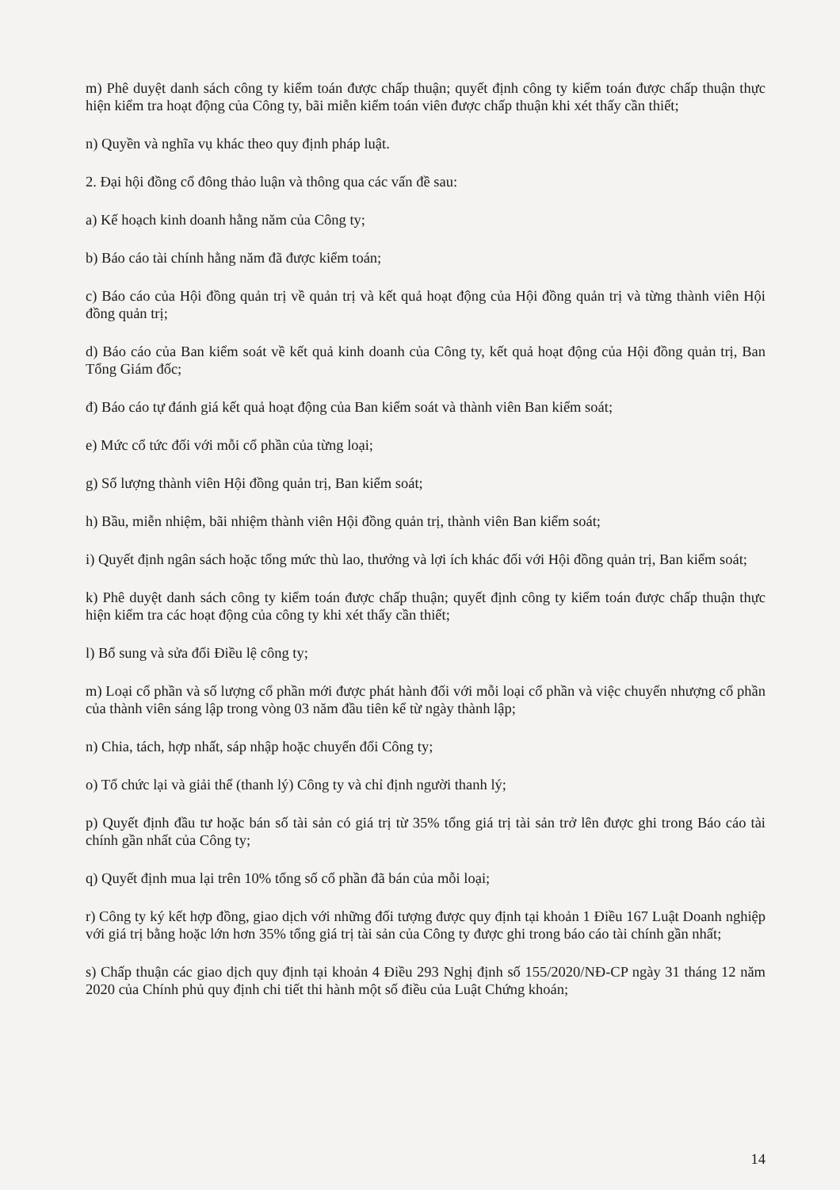m) Phê duyệt danh sách công ty kiểm toán được chấp thuận; quyết định công ty kiểm toán được chấp thuận thực hiện kiểm tra hoạt động của Công ty, bãi miễn kiểm toán viên được chấp thuận khi xét thấy cần thiết;
n) Quyền và nghĩa vụ khác theo quy định pháp luật.
2. Đại hội đồng cổ đông thảo luận và thông qua các vấn đề sau:
a) Kế hoạch kinh doanh hằng năm của Công ty;
b) Báo cáo tài chính hằng năm đã được kiểm toán;
c) Báo cáo của Hội đồng quản trị về quản trị và kết quả hoạt động của Hội đồng quản trị và từng thành viên Hội đồng quản trị;
d) Báo cáo của Ban kiểm soát về kết quả kinh doanh của Công ty, kết quả hoạt động của Hội đồng quản trị, Ban Tổng Giám đốc;
đ) Báo cáo tự đánh giá kết quả hoạt động của Ban kiểm soát và thành viên Ban kiểm soát;
e) Mức cổ tức đối với mỗi cổ phần của từng loại;
g) Số lượng thành viên Hội đồng quản trị, Ban kiểm soát;
h) Bầu, miễn nhiệm, bãi nhiệm thành viên Hội đồng quản trị, thành viên Ban kiểm soát;
i) Quyết định ngân sách hoặc tổng mức thù lao, thưởng và lợi ích khác đối với Hội đồng quản trị, Ban kiểm soát;
k) Phê duyệt danh sách công ty kiểm toán được chấp thuận; quyết định công ty kiểm toán được chấp thuận thực hiện kiểm tra các hoạt động của công ty khi xét thấy cần thiết;
l) Bổ sung và sửa đổi Điều lệ công ty;
m) Loại cổ phần và số lượng cổ phần mới được phát hành đối với mỗi loại cổ phần và việc chuyển nhượng cổ phần của thành viên sáng lập trong vòng 03 năm đầu tiên kể từ ngày thành lập;
n) Chia, tách, hợp nhất, sáp nhập hoặc chuyển đổi Công ty;
o) Tổ chức lại và giải thể (thanh lý) Công ty và chỉ định người thanh lý;
p) Quyết định đầu tư hoặc bán số tài sản có giá trị từ 35% tổng giá trị tài sản trở lên được ghi trong Báo cáo tài chính gần nhất của Công ty;
q) Quyết định mua lại trên 10% tổng số cổ phần đã bán của mỗi loại;
r) Công ty ký kết hợp đồng, giao dịch với những đối tượng được quy định tại khoản 1 Điều 167 Luật Doanh nghiệp với giá trị bằng hoặc lớn hơn 35% tổng giá trị tài sản của Công ty được ghi trong báo cáo tài chính gần nhất;
s) Chấp thuận các giao dịch quy định tại khoản 4 Điều 293 Nghị định số 155/2020/NĐ-CP ngày 31 tháng 12 năm 2020 của Chính phủ quy định chi tiết thi hành một số điều của Luật Chứng khoán;
14